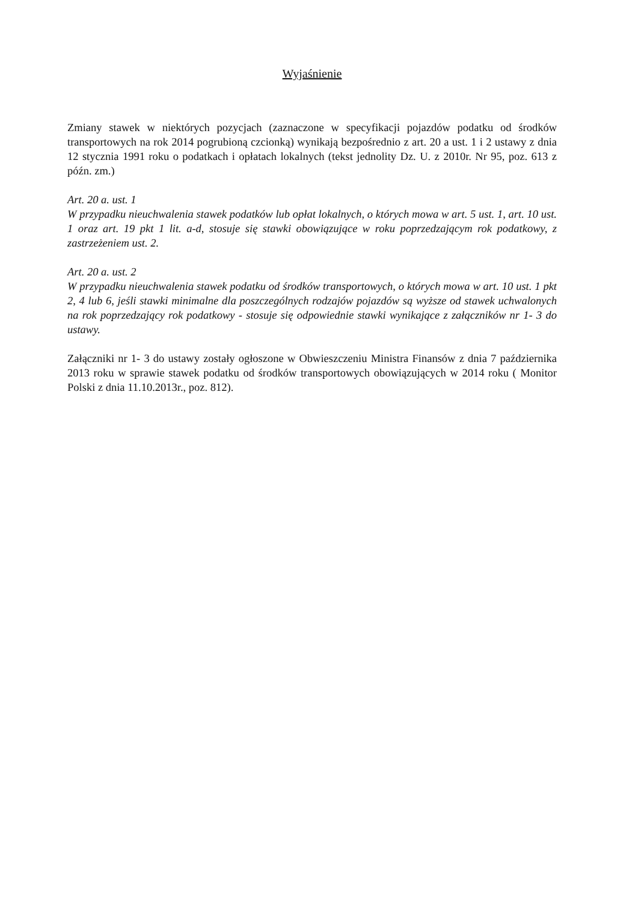Wyjaśnienie
Zmiany stawek w niektórych pozycjach (zaznaczone w specyfikacji pojazdów podatku od środków transportowych na rok 2014 pogrubioną czcionką) wynikają bezpośrednio z art. 20 a ust. 1 i 2 ustawy z dnia 12 stycznia 1991 roku o podatkach i opłatach lokalnych (tekst jednolity Dz. U. z 2010r. Nr 95, poz. 613 z późn. zm.)
Art. 20 a. ust. 1
W przypadku nieuchwalenia stawek podatków lub opłat lokalnych, o których mowa w art. 5 ust. 1, art. 10 ust. 1 oraz art. 19 pkt 1 lit. a-d, stosuje się stawki obowiązujące w roku poprzedzającym rok podatkowy, z zastrzeżeniem ust. 2.
Art. 20 a. ust. 2
W przypadku nieuchwalenia stawek podatku od środków transportowych, o których mowa w art. 10 ust. 1 pkt 2, 4 lub 6, jeśli stawki minimalne dla poszczególnych rodzajów pojazdów są wyższe od stawek uchwalonych na rok poprzedzający rok podatkowy - stosuje się odpowiednie stawki wynikające z załączników nr 1- 3 do ustawy.
Załączniki nr 1- 3 do ustawy zostały ogłoszone w Obwieszczeniu Ministra Finansów z dnia 7 października 2013 roku w sprawie stawek podatku od środków transportowych obowiązujących w 2014 roku ( Monitor Polski z dnia 11.10.2013r., poz. 812).